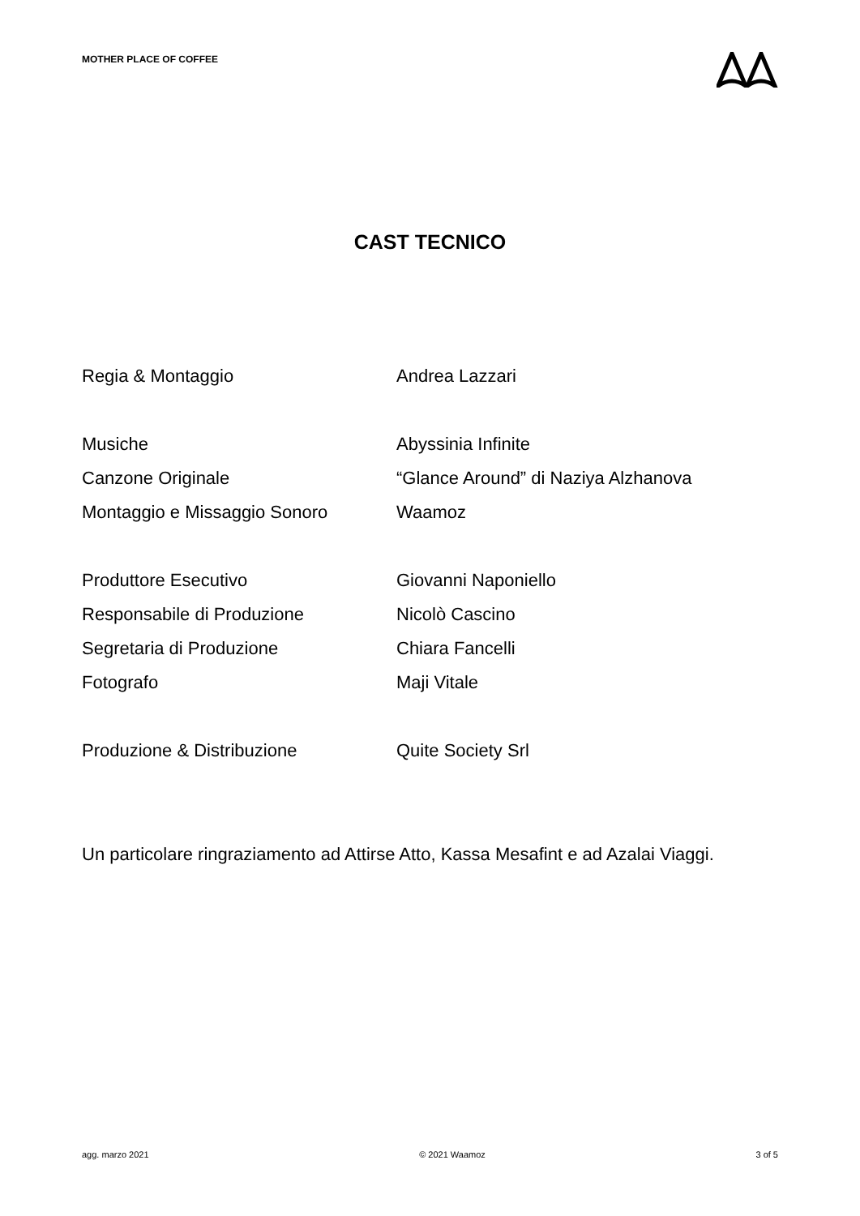MOTHER PLACE OF COFFEE
CAST TECNICO
| Regia & Montaggio | Andrea Lazzari |
| Musiche | Abyssinia Infinite |
| Canzone Originale | “Glance Around” di Naziya Alzhanova |
| Montaggio e Missaggio Sonoro | Waamoz |
| Produttore Esecutivo | Giovanni Naponiello |
| Responsabile di Produzione | Nicolò Cascino |
| Segretaria di Produzione | Chiara Fancelli |
| Fotografo | Maji Vitale |
| Produzione & Distribuzione | Quite Society Srl |
Un particolare ringraziamento ad Attirse Atto, Kassa Mesafint e ad Azalai Viaggi.
agg. marzo 2021 © 2021 Waamoz 3 of 5